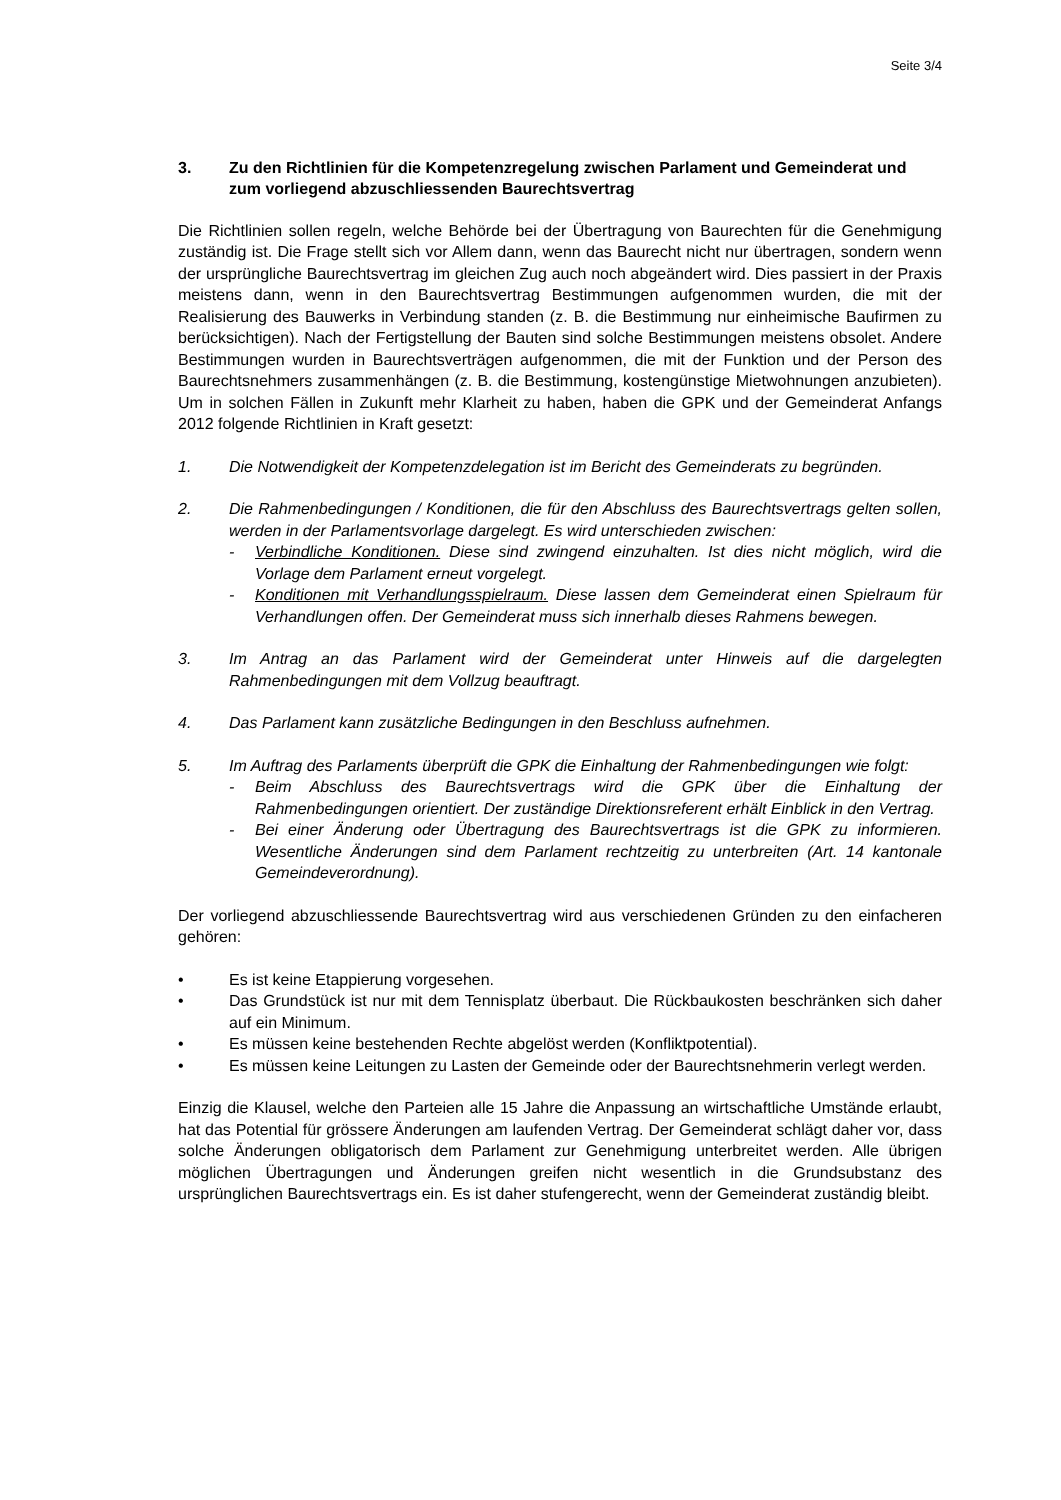Seite 3/4
3. Zu den Richtlinien für die Kompetenzregelung zwischen Parlament und Gemeinderat und zum vorliegend abzuschliessenden Baurechtsvertrag
Die Richtlinien sollen regeln, welche Behörde bei der Übertragung von Baurechten für die Genehmigung zuständig ist. Die Frage stellt sich vor Allem dann, wenn das Baurecht nicht nur übertragen, sondern wenn der ursprüngliche Baurechtsvertrag im gleichen Zug auch noch abgeändert wird. Dies passiert in der Praxis meistens dann, wenn in den Baurechtsvertrag Bestimmungen aufgenommen wurden, die mit der Realisierung des Bauwerks in Verbindung standen (z. B. die Bestimmung nur einheimische Baufirmen zu berücksichtigen). Nach der Fertigstellung der Bauten sind solche Bestimmungen meistens obsolet. Andere Bestimmungen wurden in Baurechtsverträgen aufgenommen, die mit der Funktion und der Person des Baurechtsnehmers zusammenhängen (z. B. die Bestimmung, kostengünstige Mietwohnungen anzubieten). Um in solchen Fällen in Zukunft mehr Klarheit zu haben, haben die GPK und der Gemeinderat Anfangs 2012 folgende Richtlinien in Kraft gesetzt:
1. Die Notwendigkeit der Kompetenzdelegation ist im Bericht des Gemeinderats zu begründen.
2. Die Rahmenbedingungen / Konditionen, die für den Abschluss des Baurechtsvertrags gelten sollen, werden in der Parlamentsvorlage dargelegt. Es wird unterschieden zwischen:
- Verbindliche Konditionen. Diese sind zwingend einzuhalten. Ist dies nicht möglich, wird die Vorlage dem Parlament erneut vorgelegt.
- Konditionen mit Verhandlungsspielraum. Diese lassen dem Gemeinderat einen Spielraum für Verhandlungen offen. Der Gemeinderat muss sich innerhalb dieses Rahmens bewegen.
3. Im Antrag an das Parlament wird der Gemeinderat unter Hinweis auf die dargelegten Rahmenbedingungen mit dem Vollzug beauftragt.
4. Das Parlament kann zusätzliche Bedingungen in den Beschluss aufnehmen.
5. Im Auftrag des Parlaments überprüft die GPK die Einhaltung der Rahmenbedingungen wie folgt:
- Beim Abschluss des Baurechtsvertrags wird die GPK über die Einhaltung der Rahmenbedingungen orientiert. Der zuständige Direktionsreferent erhält Einblick in den Vertrag.
- Bei einer Änderung oder Übertragung des Baurechtsvertrags ist die GPK zu informieren. Wesentliche Änderungen sind dem Parlament rechtzeitig zu unterbreiten (Art. 14 kantonale Gemeindeverordnung).
Der vorliegend abzuschliessende Baurechtsvertrag wird aus verschiedenen Gründen zu den einfacheren gehören:
• Es ist keine Etappierung vorgesehen.
• Das Grundstück ist nur mit dem Tennisplatz überbaut. Die Rückbaukosten beschränken sich daher auf ein Minimum.
• Es müssen keine bestehenden Rechte abgelöst werden (Konfliktpotential).
• Es müssen keine Leitungen zu Lasten der Gemeinde oder der Baurechtsnehmerin verlegt werden.
Einzig die Klausel, welche den Parteien alle 15 Jahre die Anpassung an wirtschaftliche Umstände erlaubt, hat das Potential für grössere Änderungen am laufenden Vertrag. Der Gemeinderat schlägt daher vor, dass solche Änderungen obligatorisch dem Parlament zur Genehmigung unterbreitet werden. Alle übrigen möglichen Übertragungen und Änderungen greifen nicht wesentlich in die Grundsubstanz des ursprünglichen Baurechtsvertrags ein. Es ist daher stufengerecht, wenn der Gemeinderat zuständig bleibt.